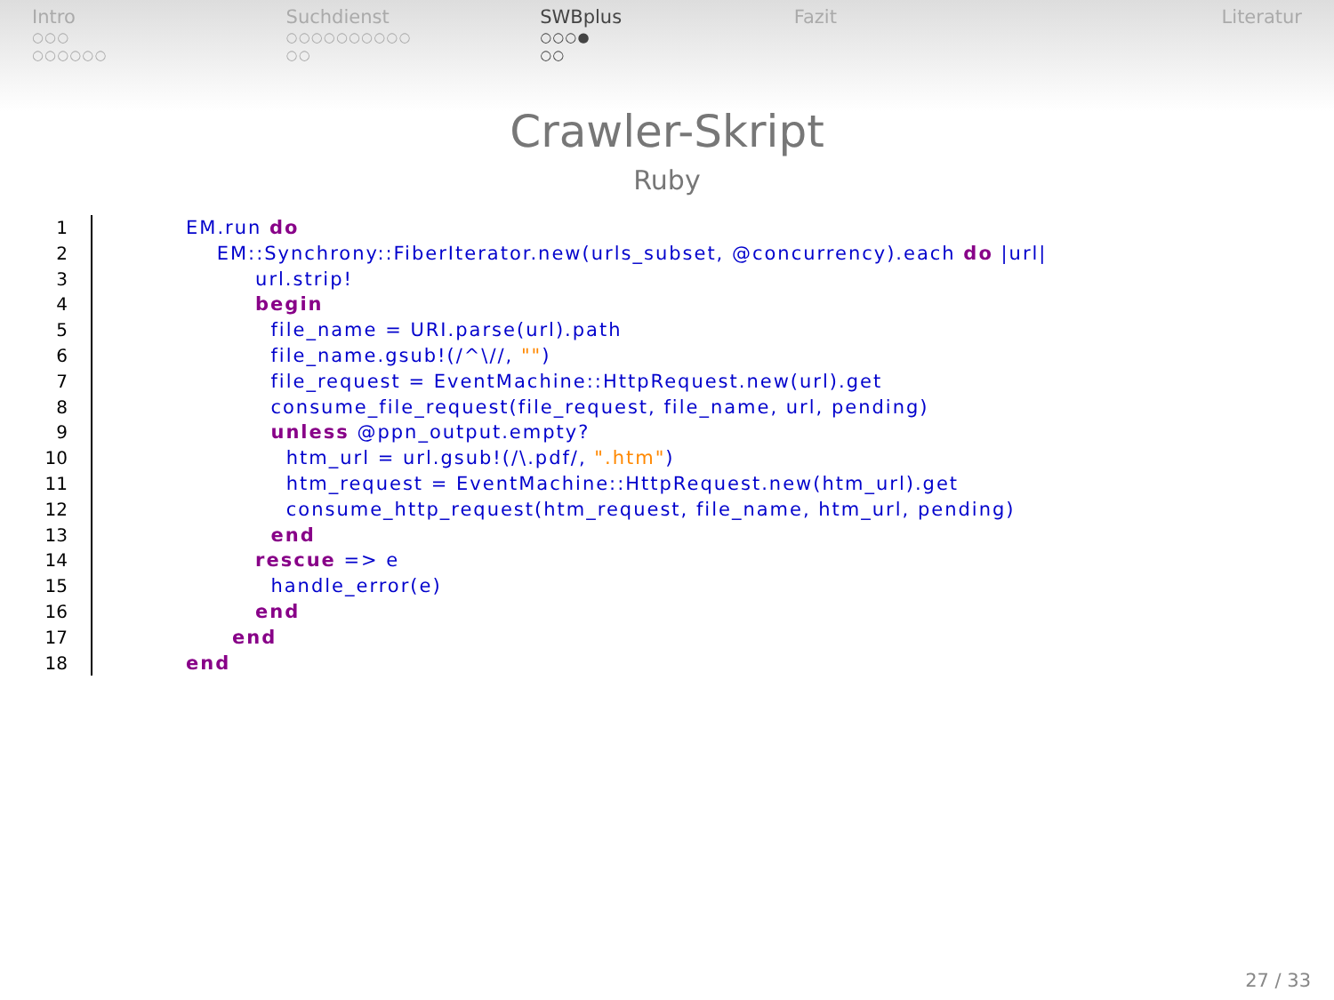Intro
○○○
○○○○○○
Suchdienst
○○○○○○○○○○
○○
SWBplus
○○○●
○○
Fazit Literatur
Crawler-Skript
Ruby
1
2
3
4
5
6
7
8
9
10
11
12
13
14
15
16
17
18
EM.run do
    EM::Synchrony::FiberIterator.new(urls_subset, @concurrency).each do |url|
         url.strip!
         begin
           file_name = URI.parse(url).path
           file_name.gsub!(/^\//, "")
           file_request = EventMachine::HttpRequest.new(url).get
           consume_file_request(file_request, file_name, url, pending)
           unless @ppn_output.empty?
             htm_url = url.gsub!(/\.pdf/, ".htm")
             htm_request = EventMachine::HttpRequest.new(htm_url).get
             consume_http_request(htm_request, file_name, htm_url, pending)
           end
         rescue => e
           handle_error(e)
         end
      end
end
27 / 33